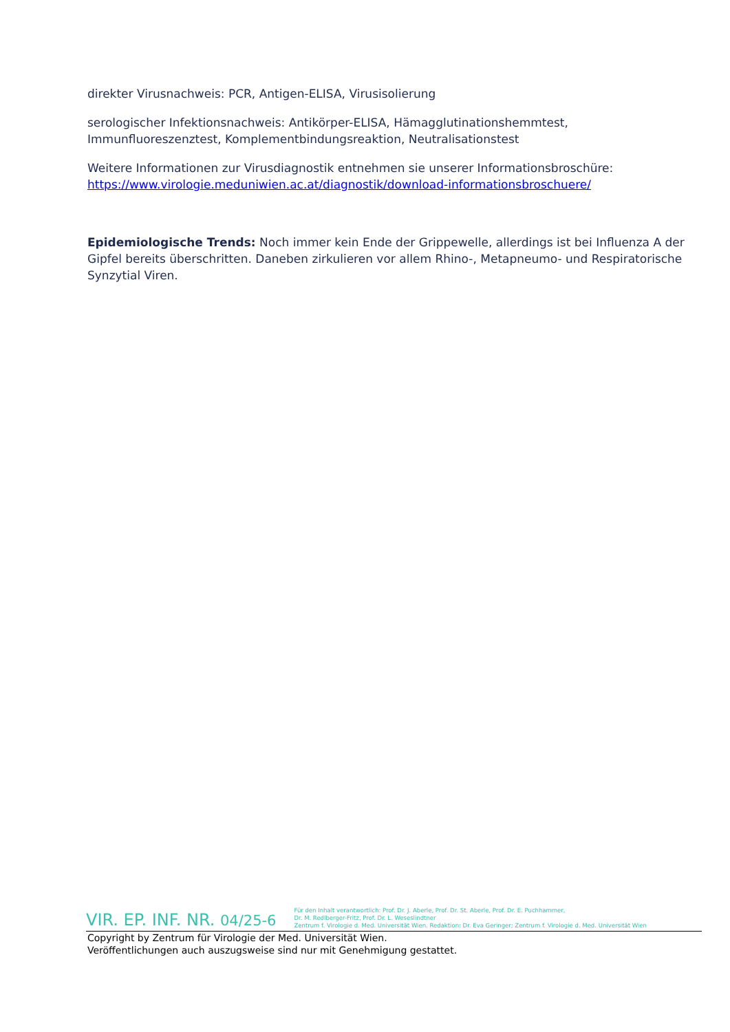direkter Virusnachweis: PCR, Antigen-ELISA, Virusisolierung
serologischer Infektionsnachweis: Antikörper-ELISA, Hämagglutinationshemmtest, Immunfluoreszenztest, Komplementbindungsreaktion, Neutralisationstest
Weitere Informationen zur Virusdiagnostik entnehmen sie unserer Informationsbroschüre: https://www.virologie.meduniwien.ac.at/diagnostik/download-informationsbroschuere/
Epidemiologische Trends: Noch immer kein Ende der Grippewelle, allerdings ist bei Influenza A der Gipfel bereits überschritten. Daneben zirkulieren vor allem Rhino-, Metapneumo- und Respiratorische Synzytial Viren.
VIR. EP. INF. NR. 04/25-6
Für den Inhalt verantwortlich: Prof. Dr. J. Aberle, Prof. Dr. St. Aberle, Prof. Dr. E. Puchhammer,
Dr. M. Redlberger-Fritz, Prof. Dr. L. Weseslindtner
Zentrum f. Virologie d. Med. Universität Wien. Redaktion: Dr. Eva Geringer; Zentrum f. Virologie d. Med. Universität Wien
Copyright by Zentrum für Virologie der Med. Universität Wien.
Veröffentlichungen auch auszugsweise sind nur mit Genehmigung gestattet.